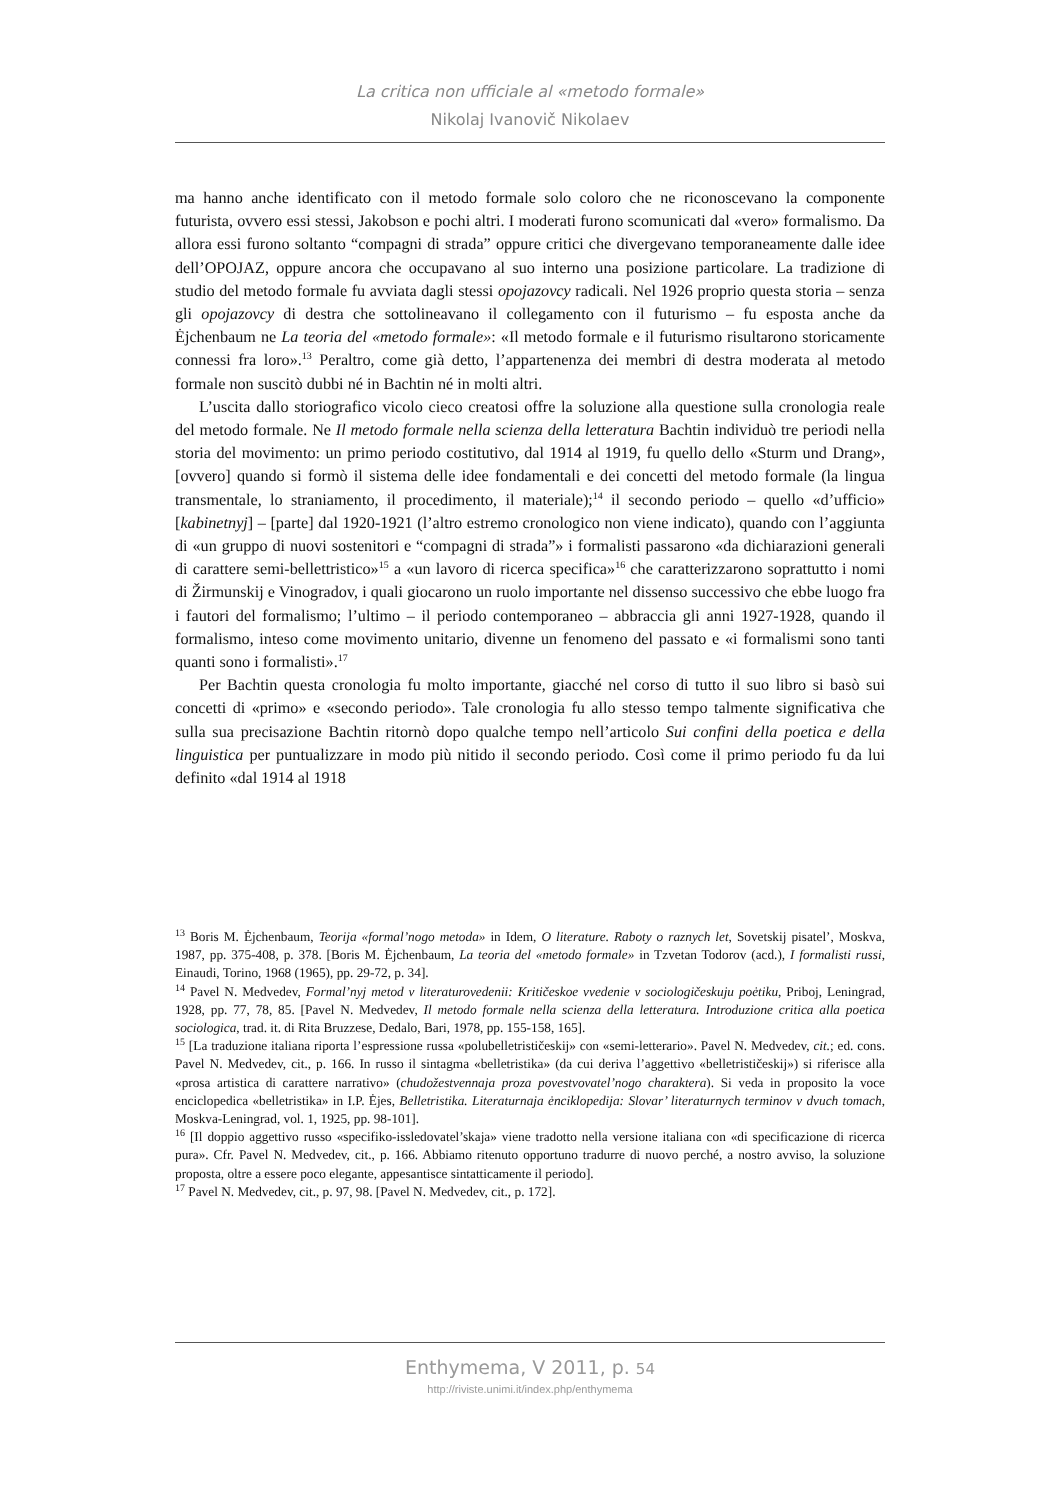La critica non ufficiale al «metodo formale»
Nikolaj Ivanovič Nikolaev
ma hanno anche identificato con il metodo formale solo coloro che ne riconoscevano la componente futurista, ovvero essi stessi, Jakobson e pochi altri. I moderati furono scomunicati dal «vero» formalismo. Da allora essi furono soltanto “compagni di strada” oppure critici che divergevano temporaneamente dalle idee dell’OPOJAZ, oppure ancora che occupavano al suo interno una posizione particolare. La tradizione di studio del metodo formale fu avviata dagli stessi opojazovcy radicali. Nel 1926 proprio questa storia – senza gli opojazovcy di destra che sottolineavano il collegamento con il futurismo – fu esposta anche da Ėjchenbaum ne La teoria del «metodo formale»: «Il metodo formale e il futurismo risultarono storicamente connessi fra loro».<sup>13</sup> Peraltro, come già detto, l’appartenenza dei membri di destra moderata al metodo formale non suscitò dubbi né in Bachtin né in molti altri.
L’uscita dallo storiografico vicolo cieco creatosi offre la soluzione alla questione sulla cronologia reale del metodo formale. Ne Il metodo formale nella scienza della letteratura Bachtin individuò tre periodi nella storia del movimento: un primo periodo costitutivo, dal 1914 al 1919, fu quello dello «Sturm und Drang», [ovvero] quando si formò il sistema delle idee fondamentali e dei concetti del metodo formale (la lingua transmentale, lo straniamento, il procedimento, il materiale);<sup>14</sup> il secondo periodo – quello «d’ufficio» [kabinetnyj] – [parte] dal 1920-1921 (l’altro estremo cronologico non viene indicato), quando con l’aggiunta di «un gruppo di nuovi sostenitori e “compagni di strada”» i formalisti passarono «da dichiarazioni generali di carattere semi-bellettristico»<sup>15</sup> a «un lavoro di ricerca specifica»<sup>16</sup> che caratterizzarono soprattutto i nomi di Žirmunskij e Vinogradov, i quali giocarono un ruolo importante nel dissenso successivo che ebbe luogo fra i fautori del formalismo; l’ultimo – il periodo contemporaneo – abbraccia gli anni 1927-1928, quando il formalismo, inteso come movimento unitario, divenne un fenomeno del passato e «i formalismi sono tanti quanti sono i formalisti».<sup>17</sup>
Per Bachtin questa cronologia fu molto importante, giacché nel corso di tutto il suo libro si basò sui concetti di «primo» e «secondo periodo». Tale cronologia fu allo stesso tempo talmente significativa che sulla sua precisazione Bachtin ritornò dopo qualche tempo nell’articolo Sui confini della poetica e della linguistica per puntualizzare in modo più nitido il secondo periodo. Così come il primo periodo fu da lui definito «dal 1914 al 1918
<sup>13</sup> Boris M. Ėjchenbaum, Teorija «formal’nogo metoda» in Idem, O literature. Raboty o raznych let, Sovetskij pisatel’, Moskva, 1987, pp. 375-408, p. 378. [Boris M. Ėjchenbaum, La teoria del «metodo formale» in Tzvetan Todorov (acd.), I formalisti russi, Einaudi, Torino, 1968 (1965), pp. 29-72, p. 34].
<sup>14</sup> Pavel N. Medvedev, Formal’nyj metod v literaturovedenii: Kritičeskoe vvedenie v sociologičeskuju poėtiku, Priboj, Leningrad, 1928, pp. 77, 78, 85. [Pavel N. Medvedev, Il metodo formale nella scienza della letteratura. Introduzione critica alla poetica sociologica, trad. it. di Rita Bruzzese, Dedalo, Bari, 1978, pp. 155-158, 165].
<sup>15</sup> [La traduzione italiana riporta l’espressione russa «polubelletrističeskij» con «semi-letterario». Pavel N. Medvedev, cit.; ed. cons. Pavel N. Medvedev, cit., p. 166. In russo il sintagma «belletristika» (da cui deriva l’aggettivo «belletrističeskij») si riferisce alla «prosa artistica di carattere narrativo» (chudožestvennaja proza povestvovatel’nogo charaktera). Si veda in proposito la voce enciclopedica «belletristika» in I.P. Ėjes, Belletristika. Literaturnaja ėnciklopedija: Slovar’ literaturnych terminov v dvuch tomach, Moskva-Leningrad, vol. 1, 1925, pp. 98-101].
<sup>16</sup> [Il doppio aggettivo russo «specifiko-issledovatel’skaja» viene tradotto nella versione italiana con «di specificazione di ricerca pura». Cfr. Pavel N. Medvedev, cit., p. 166. Abbiamo ritenuto opportuno tradurre di nuovo perché, a nostro avviso, la soluzione proposta, oltre a essere poco elegante, appesantisce sintatticamente il periodo].
<sup>17</sup> Pavel N. Medvedev, cit., p. 97, 98. [Pavel N. Medvedev, cit., p. 172].
Enthymema, V 2011, p. 54
http://riviste.unimi.it/index.php/enthymema